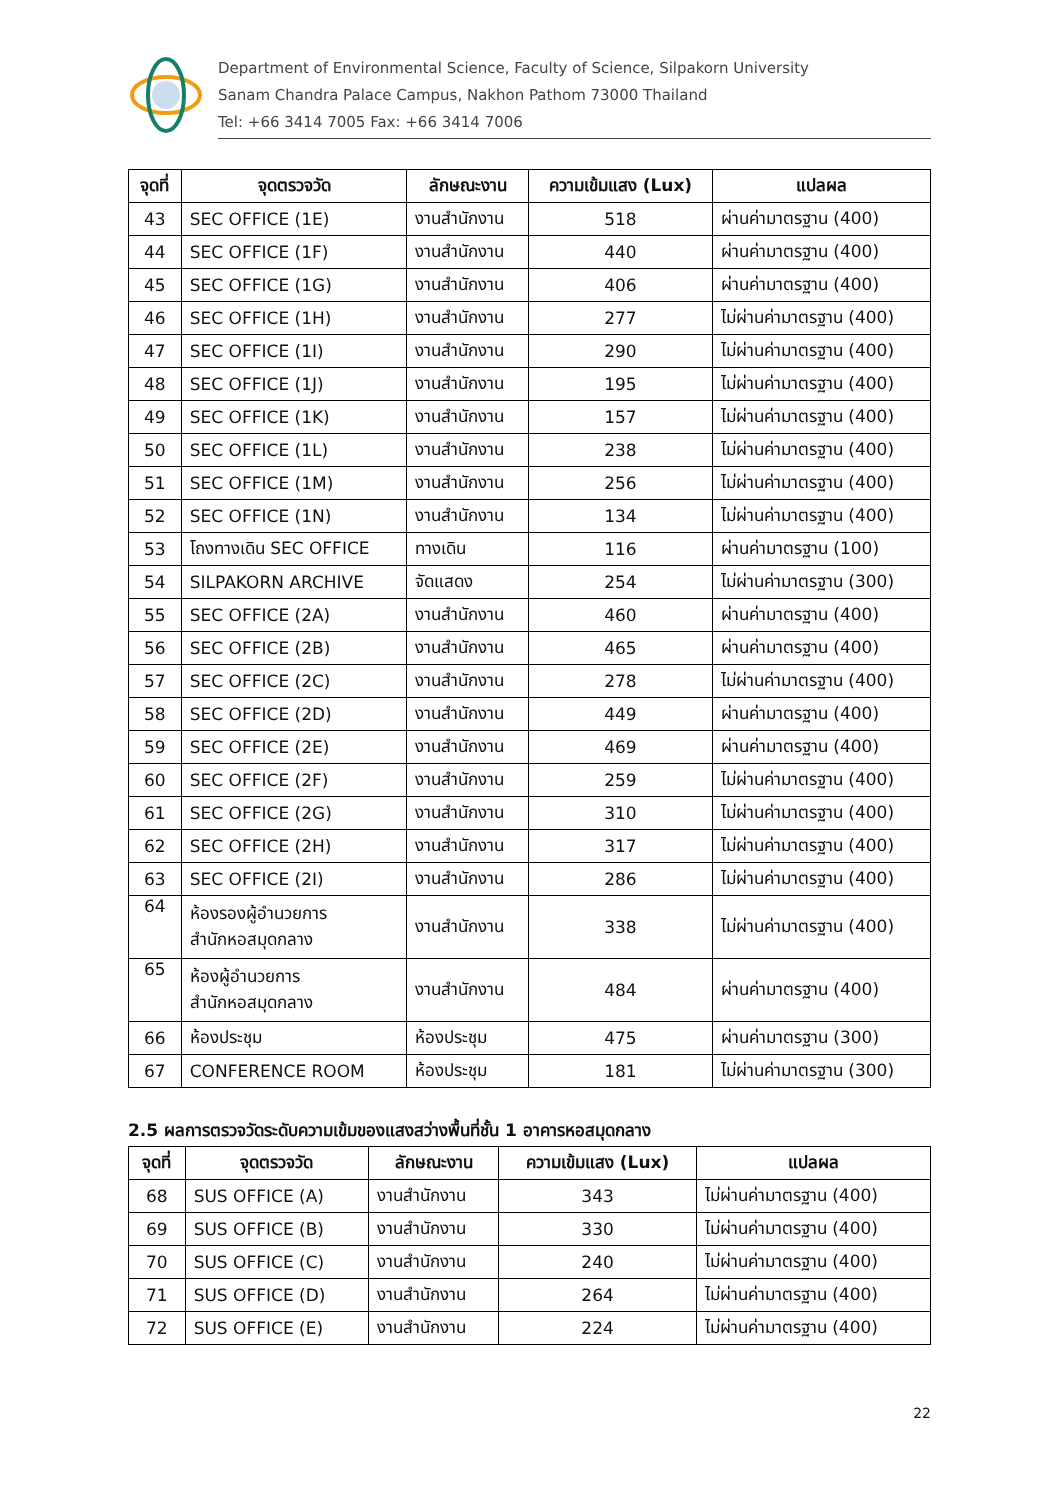Department of Environmental Science, Faculty of Science, Silpakorn University
Sanam Chandra Palace Campus, Nakhon Pathom 73000 Thailand
Tel: +66 3414 7005 Fax: +66 3414 7006
| จุดที่ | จุดตรวจวัด | ลักษณะงาน | ความเข้มแสง (Lux) | แปลผล |
| --- | --- | --- | --- | --- |
| 43 | SEC OFFICE (1E) | งานสำนักงาน | 518 | ผ่านค่ามาตรฐาน (400) |
| 44 | SEC OFFICE (1F) | งานสำนักงาน | 440 | ผ่านค่ามาตรฐาน (400) |
| 45 | SEC OFFICE (1G) | งานสำนักงาน | 406 | ผ่านค่ามาตรฐาน (400) |
| 46 | SEC OFFICE (1H) | งานสำนักงาน | 277 | ไม่ผ่านค่ามาตรฐาน (400) |
| 47 | SEC OFFICE (1I) | งานสำนักงาน | 290 | ไม่ผ่านค่ามาตรฐาน (400) |
| 48 | SEC OFFICE (1J) | งานสำนักงาน | 195 | ไม่ผ่านค่ามาตรฐาน (400) |
| 49 | SEC OFFICE (1K) | งานสำนักงาน | 157 | ไม่ผ่านค่ามาตรฐาน (400) |
| 50 | SEC OFFICE (1L) | งานสำนักงาน | 238 | ไม่ผ่านค่ามาตรฐาน (400) |
| 51 | SEC OFFICE (1M) | งานสำนักงาน | 256 | ไม่ผ่านค่ามาตรฐาน (400) |
| 52 | SEC OFFICE (1N) | งานสำนักงาน | 134 | ไม่ผ่านค่ามาตรฐาน (400) |
| 53 | โถงทางเดิน SEC OFFICE | ทางเดิน | 116 | ผ่านค่ามาตรฐาน (100) |
| 54 | SILPAKORN ARCHIVE | จัดแสดง | 254 | ไม่ผ่านค่ามาตรฐาน (300) |
| 55 | SEC OFFICE (2A) | งานสำนักงาน | 460 | ผ่านค่ามาตรฐาน (400) |
| 56 | SEC OFFICE (2B) | งานสำนักงาน | 465 | ผ่านค่ามาตรฐาน (400) |
| 57 | SEC OFFICE (2C) | งานสำนักงาน | 278 | ไม่ผ่านค่ามาตรฐาน (400) |
| 58 | SEC OFFICE (2D) | งานสำนักงาน | 449 | ผ่านค่ามาตรฐาน (400) |
| 59 | SEC OFFICE (2E) | งานสำนักงาน | 469 | ผ่านค่ามาตรฐาน (400) |
| 60 | SEC OFFICE (2F) | งานสำนักงาน | 259 | ไม่ผ่านค่ามาตรฐาน (400) |
| 61 | SEC OFFICE (2G) | งานสำนักงาน | 310 | ไม่ผ่านค่ามาตรฐาน (400) |
| 62 | SEC OFFICE (2H) | งานสำนักงาน | 317 | ไม่ผ่านค่ามาตรฐาน (400) |
| 63 | SEC OFFICE (2I) | งานสำนักงาน | 286 | ไม่ผ่านค่ามาตรฐาน (400) |
| 64 | ห้องรองผู้อำนวยการ สำนักหอสมุดกลาง | งานสำนักงาน | 338 | ไม่ผ่านค่ามาตรฐาน (400) |
| 65 | ห้องผู้อำนวยการ สำนักหอสมุดกลาง | งานสำนักงาน | 484 | ผ่านค่ามาตรฐาน (400) |
| 66 | ห้องประชุม | ห้องประชุม | 475 | ผ่านค่ามาตรฐาน (300) |
| 67 | CONFERENCE ROOM | ห้องประชุม | 181 | ไม่ผ่านค่ามาตรฐาน (300) |
2.5 ผลการตรวจวัดระดับความเข้มของแสงสว่างพื้นที่ชั้น 1 อาคารหอสมุดกลาง
| จุดที่ | จุดตรวจวัด | ลักษณะงาน | ความเข้มแสง (Lux) | แปลผล |
| --- | --- | --- | --- | --- |
| 68 | SUS OFFICE (A) | งานสำนักงาน | 343 | ไม่ผ่านค่ามาตรฐาน (400) |
| 69 | SUS OFFICE (B) | งานสำนักงาน | 330 | ไม่ผ่านค่ามาตรฐาน (400) |
| 70 | SUS OFFICE (C) | งานสำนักงาน | 240 | ไม่ผ่านค่ามาตรฐาน (400) |
| 71 | SUS OFFICE (D) | งานสำนักงาน | 264 | ไม่ผ่านค่ามาตรฐาน (400) |
| 72 | SUS OFFICE (E) | งานสำนักงาน | 224 | ไม่ผ่านค่ามาตรฐาน (400) |
22